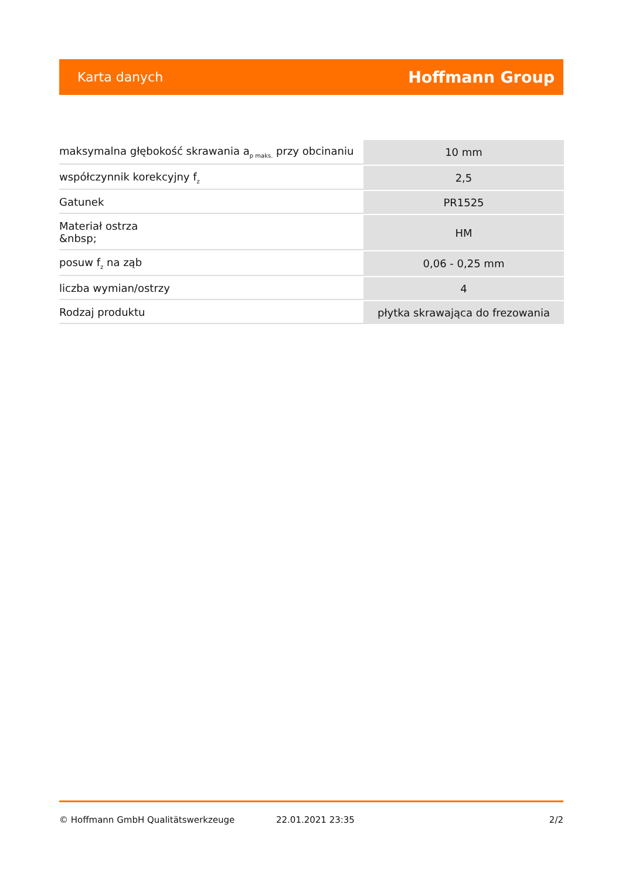Karta danych Hoffmann Group
| maksymalna głębokość skrawania a<sub>p maks.</sub> przy obcinaniu | 10 mm |
| współczynnik korekcyjny f<sub>z</sub> | 2,5 |
| Gatunek | PR1525 |
| Materiał ostrza &nbsp; | HM |
| posuw f<sub>z</sub> na ząb | 0,06 - 0,25 mm |
| liczba wymian/ostrzy | 4 |
| Rodzaj produktu | płytka skrawająca do frezowania |
© Hoffmann GmbH Qualitätswerkzeuge 22.01.2021 23:35 2/2